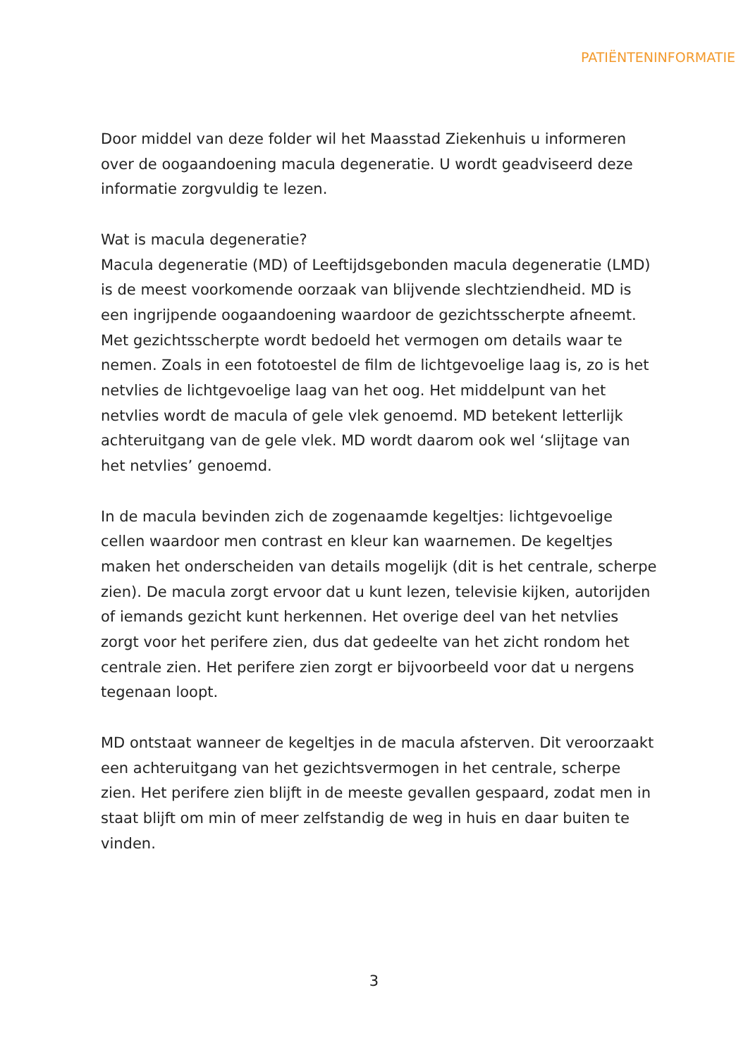PATIËNTENINFORMATIE
Door middel van deze folder wil het Maasstad Ziekenhuis u informeren over de oogaandoening macula degeneratie. U wordt geadviseerd deze informatie zorgvuldig te lezen.
Wat is macula degeneratie?
Macula degeneratie (MD) of Leeftijdsgebonden macula degeneratie (LMD) is de meest voorkomende oorzaak van blijvende slechtziendheid. MD is een ingrijpende oogaandoening waardoor de gezichtsscherpte afneemt. Met gezichtsscherpte wordt bedoeld het vermogen om details waar te nemen. Zoals in een fototoestel de film de lichtgevoelige laag is, zo is het netvlies de lichtgevoelige laag van het oog. Het middelpunt van het netvlies wordt de macula of gele vlek genoemd. MD betekent letterlijk achteruitgang van de gele vlek. MD wordt daarom ook wel ‘slijtage van het netvlies’ genoemd.
In de macula bevinden zich de zogenaamde kegeltjes: lichtgevoelige cellen waardoor men contrast en kleur kan waarnemen. De kegeltjes maken het onderscheiden van details mogelijk (dit is het centrale, scherpe zien). De macula zorgt ervoor dat u kunt lezen, televisie kijken, autorijden of iemands gezicht kunt herkennen. Het overige deel van het netvlies zorgt voor het perifere zien, dus dat gedeelte van het zicht rondom het centrale zien. Het perifere zien zorgt er bijvoorbeeld voor dat u nergens tegenaan loopt.
MD ontstaat wanneer de kegeltjes in de macula afsterven. Dit veroorzaakt een achteruitgang van het gezichtsvermogen in het centrale, scherpe zien. Het perifere zien blijft in de meeste gevallen gespaard, zodat men in staat blijft om min of meer zelfstandig de weg in huis en daar buiten te vinden.
3